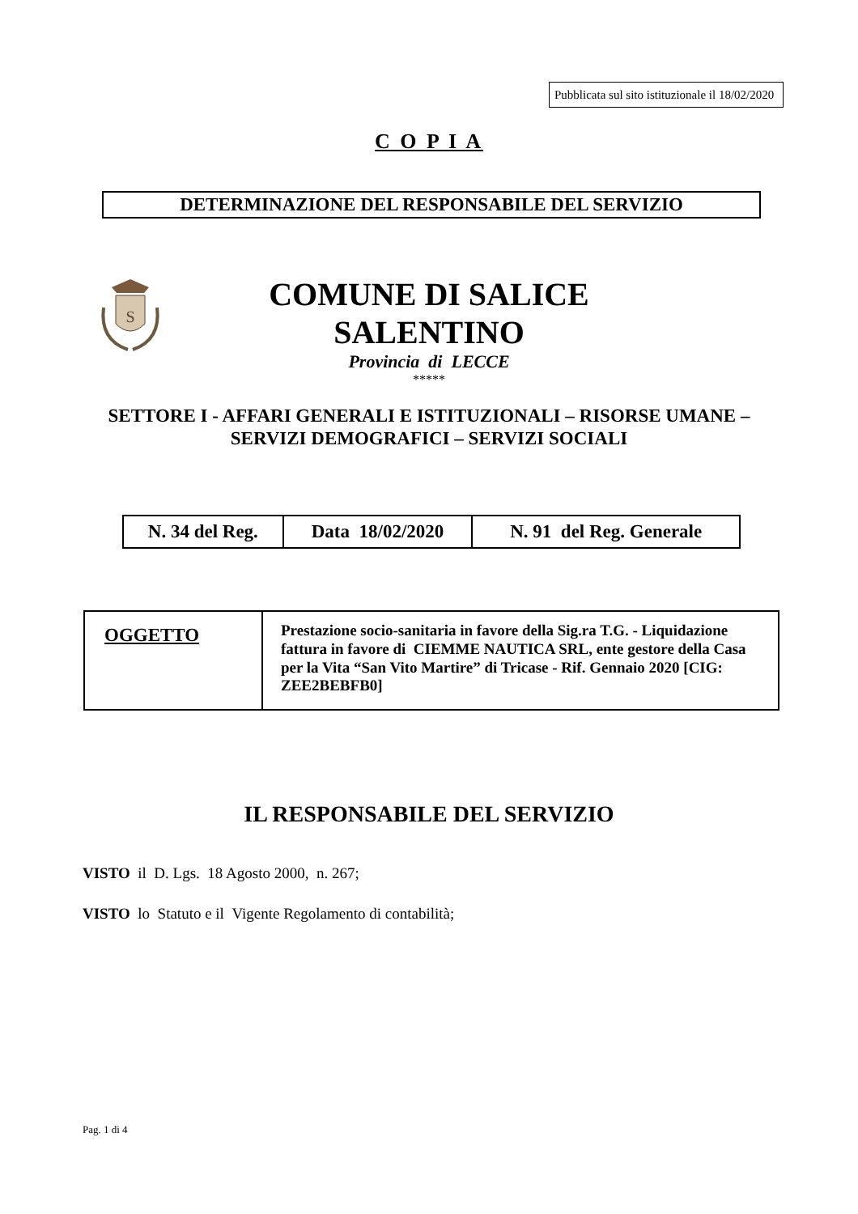Pubblicata sul sito istituzionale il 18/02/2020
C O P I A
DETERMINAZIONE DEL RESPONSABILE DEL SERVIZIO
S
COMUNE DI SALICE SALENTINO
Provincia di LECCE
*****
SETTORE I - AFFARI GENERALI E ISTITUZIONALI – RISORSE UMANE – SERVIZI DEMOGRAFICI – SERVIZI SOCIALI
| N. 34 del Reg. | Data 18/02/2020 | N. 91 del Reg. Generale |
| OGGETTO | Prestazione socio-sanitaria in favore della Sig.ra T.G. - Liquidazione fattura in favore di CIEMME NAUTICA SRL, ente gestore della Casa per la Vita “San Vito Martire” di Tricase - Rif. Gennaio 2020 [CIG: ZEE2BEBFB0] |
IL RESPONSABILE DEL SERVIZIO
VISTO il D. Lgs. 18 Agosto 2000, n. 267;
VISTO lo Statuto e il Vigente Regolamento di contabilità;
Pag. 1 di 4